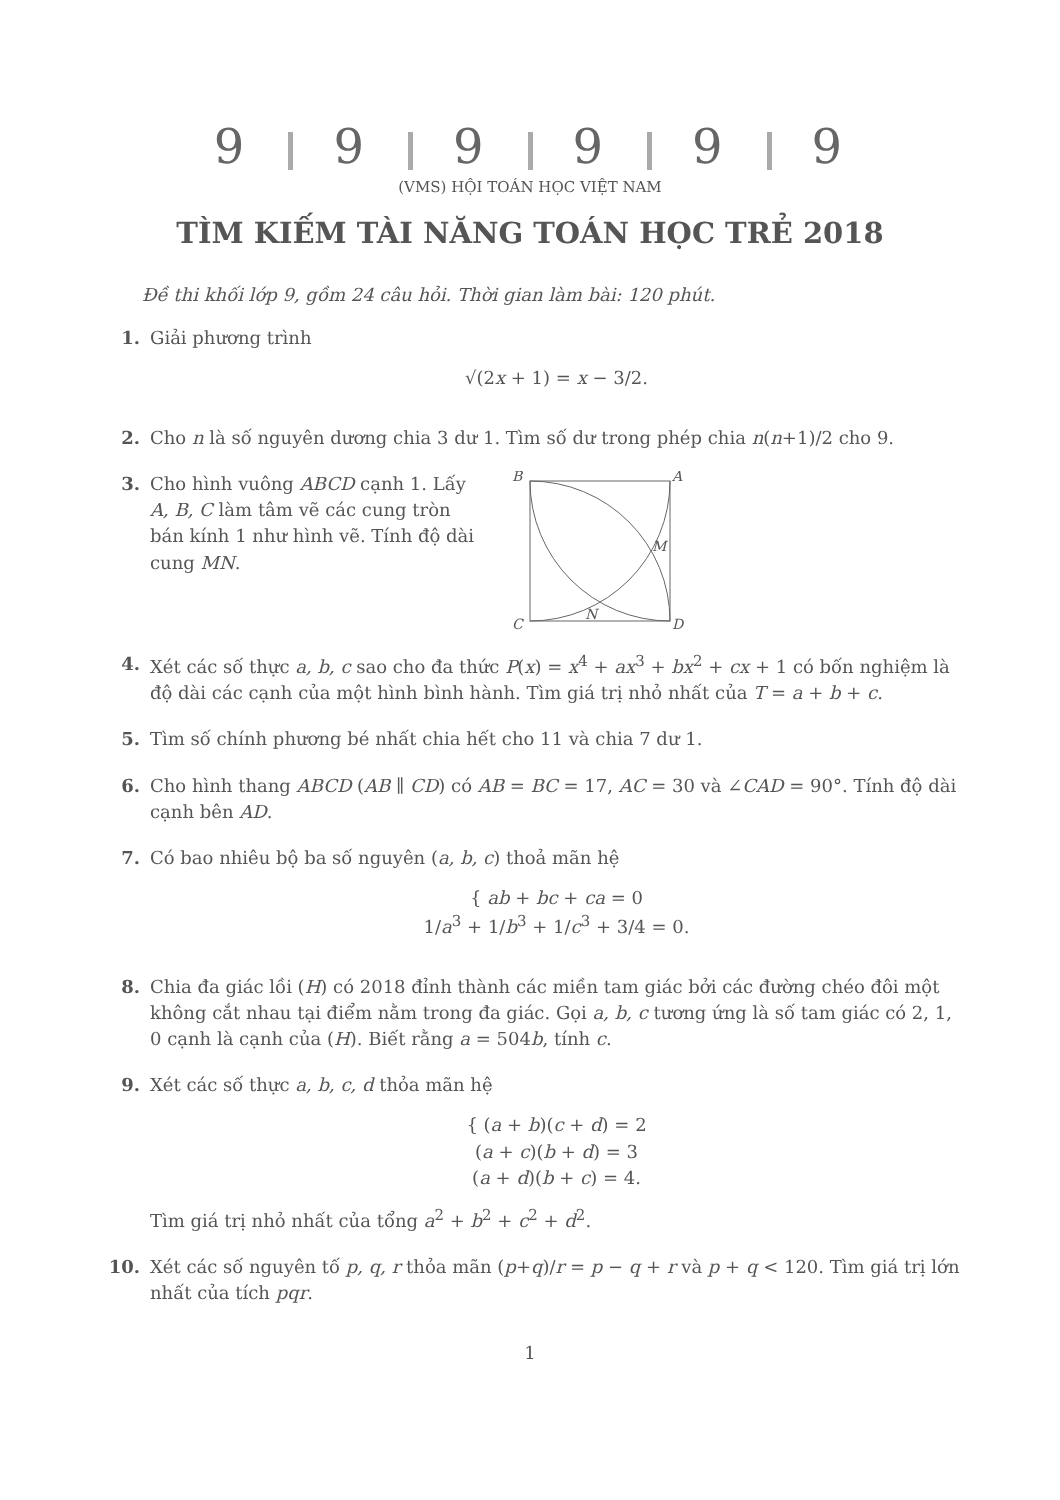9 9 9 9 9 9
(VMS) HỘI TOÁN HỌC VIỆT NAM
TÌM KIẾM TÀI NĂNG TOÁN HỌC TRẺ 2018
Đề thi khối lớp 9, gồm 24 câu hỏi. Thời gian làm bài: 120 phút.
1. Giải phương trình
√(2x + 1) = x − 3/2.
2. Cho n là số nguyên dương chia 3 dư 1. Tìm số dư trong phép chia n(n+1)/2 cho 9.
3. Cho hình vuông ABCD cạnh 1. Lấy A, B, C làm tâm vẽ các cung tròn bán kính 1 như hình vẽ. Tính độ dài cung MN.
B
A
M
N
C
D
4. Xét các số thực a, b, c sao cho đa thức P(x) = x<sup>4</sup> + ax<sup>3</sup> + bx<sup>2</sup> + cx + 1 có bốn nghiệm là độ dài các cạnh của một hình bình hành. Tìm giá trị nhỏ nhất của T = a + b + c.
5. Tìm số chính phương bé nhất chia hết cho 11 và chia 7 dư 1.
6. Cho hình thang ABCD (AB ∥ CD) có AB = BC = 17, AC = 30 và ∠CAD = 90°. Tính độ dài cạnh bên AD.
7. Có bao nhiêu bộ ba số nguyên (a, b, c) thoả mãn hệ
{ ab + bc + ca = 0
1/a<sup>3</sup> + 1/b<sup>3</sup> + 1/c<sup>3</sup> + 3/4 = 0.
8. Chia đa giác lồi (H) có 2018 đỉnh thành các miền tam giác bởi các đường chéo đôi một không cắt nhau tại điểm nằm trong đa giác. Gọi a, b, c tương ứng là số tam giác có 2, 1, 0 cạnh là cạnh của (H). Biết rằng a = 504b, tính c.
9. Xét các số thực a, b, c, d thỏa mãn hệ
{ (a + b)(c + d) = 2
(a + c)(b + d) = 3
(a + d)(b + c) = 4.
Tìm giá trị nhỏ nhất của tổng a<sup>2</sup> + b<sup>2</sup> + c<sup>2</sup> + d<sup>2</sup>.
10. Xét các số nguyên tố p, q, r thỏa mãn (p+q)/r = p − q + r và p + q < 120. Tìm giá trị lớn nhất của tích pqr.
1